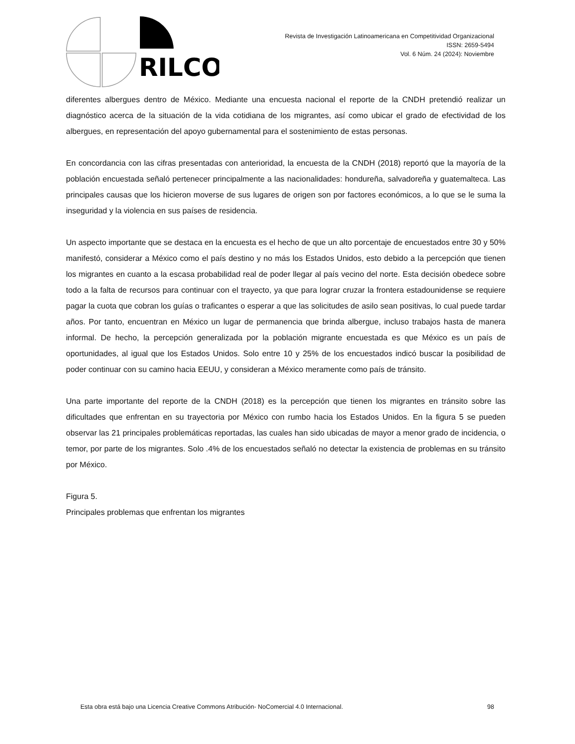RILCO
Revista de Investigación Latinoamericana en Competitividad Organizacional
ISSN: 2659-5494
Vol. 6 Núm. 24 (2024): Noviembre
diferentes albergues dentro de México. Mediante una encuesta nacional el reporte de la CNDH pretendió realizar un diagnóstico acerca de la situación de la vida cotidiana de los migrantes, así como ubicar el grado de efectividad de los albergues, en representación del apoyo gubernamental para el sostenimiento de estas personas.
En concordancia con las cifras presentadas con anterioridad, la encuesta de la CNDH (2018) reportó que la mayoría de la población encuestada señaló pertenecer principalmente a las nacionalidades: hondureña, salvadoreña y guatemalteca. Las principales causas que los hicieron moverse de sus lugares de origen son por factores económicos, a lo que se le suma la inseguridad y la violencia en sus países de residencia.
Un aspecto importante que se destaca en la encuesta es el hecho de que un alto porcentaje de encuestados entre 30 y 50% manifestó, considerar a México como el país destino y no más los Estados Unidos, esto debido a la percepción que tienen los migrantes en cuanto a la escasa probabilidad real de poder llegar al país vecino del norte. Esta decisión obedece sobre todo a la falta de recursos para continuar con el trayecto, ya que para lograr cruzar la frontera estadounidense se requiere pagar la cuota que cobran los guías o traficantes o esperar a que las solicitudes de asilo sean positivas, lo cual puede tardar años. Por tanto, encuentran en México un lugar de permanencia que brinda albergue, incluso trabajos hasta de manera informal. De hecho, la percepción generalizada por la población migrante encuestada es que México es un país de oportunidades, al igual que los Estados Unidos. Solo entre 10 y 25% de los encuestados indicó buscar la posibilidad de poder continuar con su camino hacia EEUU, y consideran a México meramente como país de tránsito.
Una parte importante del reporte de la CNDH (2018) es la percepción que tienen los migrantes en tránsito sobre las dificultades que enfrentan en su trayectoria por México con rumbo hacia los Estados Unidos. En la figura 5 se pueden observar las 21 principales problemáticas reportadas, las cuales han sido ubicadas de mayor a menor grado de incidencia, o temor, por parte de los migrantes. Solo .4% de los encuestados señaló no detectar la existencia de problemas en su tránsito por México.
Figura 5.
Principales problemas que enfrentan los migrantes
Esta obra está bajo una Licencia Creative Commons Atribución- NoComercial 4.0 Internacional. 98